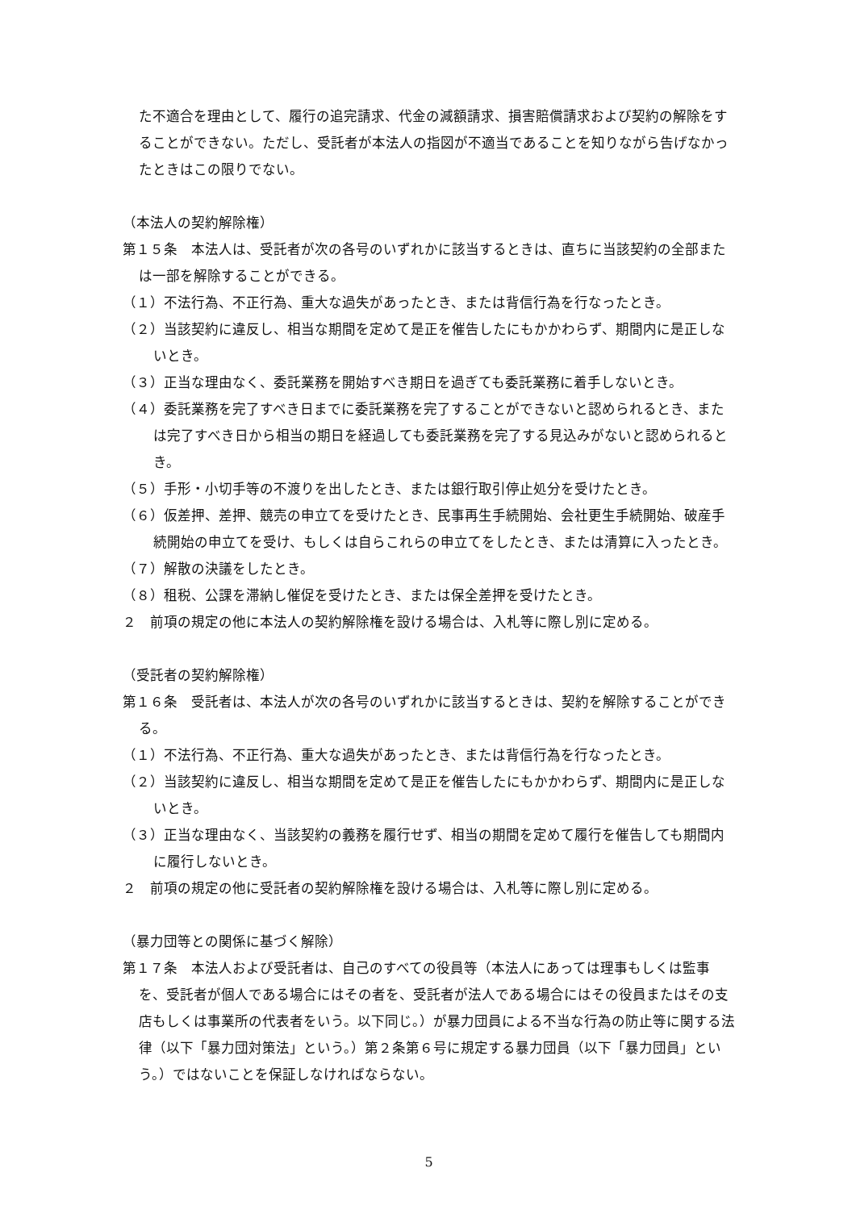た不適合を理由として、履行の追完請求、代金の減額請求、損害賠償請求および契約の解除をすることができない。ただし、受託者が本法人の指図が不適当であることを知りながら告げなかったときはこの限りでない。
（本法人の契約解除権）
第１５条　本法人は、受託者が次の各号のいずれかに該当するときは、直ちに当該契約の全部または一部を解除することができる。
（１）不法行為、不正行為、重大な過失があったとき、または背信行為を行なったとき。
（２）当該契約に違反し、相当な期間を定めて是正を催告したにもかかわらず、期間内に是正しないとき。
（３）正当な理由なく、委託業務を開始すべき期日を過ぎても委託業務に着手しないとき。
（４）委託業務を完了すべき日までに委託業務を完了することができないと認められるとき、または完了すべき日から相当の期日を経過しても委託業務を完了する見込みがないと認められるとき。
（５）手形・小切手等の不渡りを出したとき、または銀行取引停止処分を受けたとき。
（６）仮差押、差押、競売の申立てを受けたとき、民事再生手続開始、会社更生手続開始、破産手続開始の申立てを受け、もしくは自らこれらの申立てをしたとき、または清算に入ったとき。
（７）解散の決議をしたとき。
（８）租税、公課を滞納し催促を受けたとき、または保全差押を受けたとき。
２　前項の規定の他に本法人の契約解除権を設ける場合は、入札等に際し別に定める。
（受託者の契約解除権）
第１６条　受託者は、本法人が次の各号のいずれかに該当するときは、契約を解除することができる。
（１）不法行為、不正行為、重大な過失があったとき、または背信行為を行なったとき。
（２）当該契約に違反し、相当な期間を定めて是正を催告したにもかかわらず、期間内に是正しないとき。
（３）正当な理由なく、当該契約の義務を履行せず、相当の期間を定めて履行を催告しても期間内に履行しないとき。
２　前項の規定の他に受託者の契約解除権を設ける場合は、入札等に際し別に定める。
（暴力団等との関係に基づく解除）
第１７条　本法人および受託者は、自己のすべての役員等（本法人にあっては理事もしくは監事を、受託者が個人である場合にはその者を、受託者が法人である場合にはその役員またはその支店もしくは事業所の代表者をいう。以下同じ。）が暴力団員による不当な行為の防止等に関する法律（以下「暴力団対策法」という。）第２条第６号に規定する暴力団員（以下「暴力団員」という。）ではないことを保証しなければならない。
5